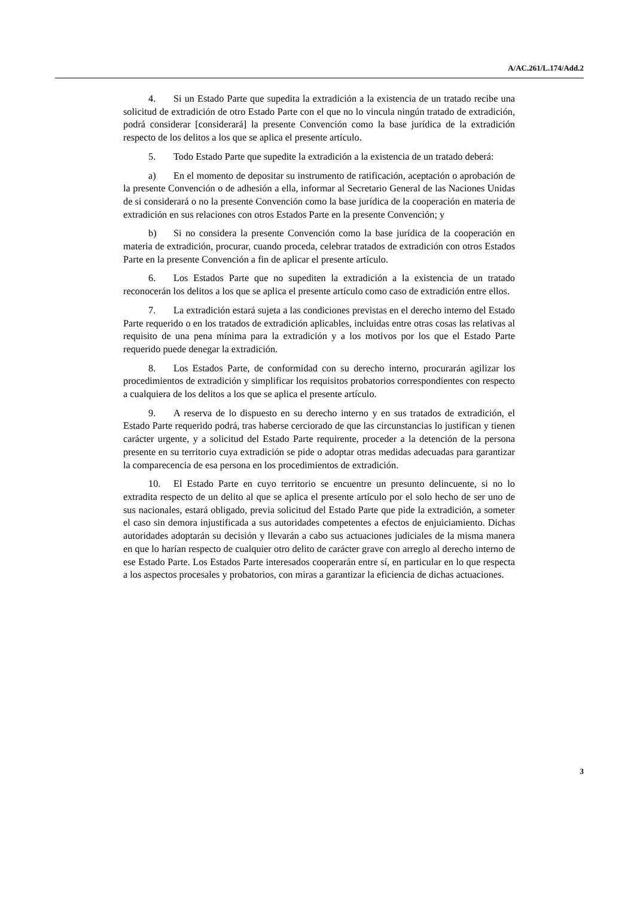A/AC.261/L.174/Add.2
4. Si un Estado Parte que supedita la extradición a la existencia de un tratado recibe una solicitud de extradición de otro Estado Parte con el que no lo vincula ningún tratado de extradición, podrá considerar [considerará] la presente Convención como la base jurídica de la extradición respecto de los delitos a los que se aplica el presente artículo.
5. Todo Estado Parte que supedite la extradición a la existencia de un tratado deberá:
a) En el momento de depositar su instrumento de ratificación, aceptación o aprobación de la presente Convención o de adhesión a ella, informar al Secretario General de las Naciones Unidas de si considerará o no la presente Convención como la base jurídica de la cooperación en materia de extradición en sus relaciones con otros Estados Parte en la presente Convención; y
b) Si no considera la presente Convención como la base jurídica de la cooperación en materia de extradición, procurar, cuando proceda, celebrar tratados de extradición con otros Estados Parte en la presente Convención a fin de aplicar el presente artículo.
6. Los Estados Parte que no supediten la extradición a la existencia de un tratado reconocerán los delitos a los que se aplica el presente artículo como caso de extradición entre ellos.
7. La extradición estará sujeta a las condiciones previstas en el derecho interno del Estado Parte requerido o en los tratados de extradición aplicables, incluidas entre otras cosas las relativas al requisito de una pena mínima para la extradición y a los motivos por los que el Estado Parte requerido puede denegar la extradición.
8. Los Estados Parte, de conformidad con su derecho interno, procurarán agilizar los procedimientos de extradición y simplificar los requisitos probatorios correspondientes con respecto a cualquiera de los delitos a los que se aplica el presente artículo.
9. A reserva de lo dispuesto en su derecho interno y en sus tratados de extradición, el Estado Parte requerido podrá, tras haberse cerciorado de que las circunstancias lo justifican y tienen carácter urgente, y a solicitud del Estado Parte requirente, proceder a la detención de la persona presente en su territorio cuya extradición se pide o adoptar otras medidas adecuadas para garantizar la comparecencia de esa persona en los procedimientos de extradición.
10. El Estado Parte en cuyo territorio se encuentre un presunto delincuente, si no lo extradita respecto de un delito al que se aplica el presente artículo por el solo hecho de ser uno de sus nacionales, estará obligado, previa solicitud del Estado Parte que pide la extradición, a someter el caso sin demora injustificada a sus autoridades competentes a efectos de enjuiciamiento. Dichas autoridades adoptarán su decisión y llevarán a cabo sus actuaciones judiciales de la misma manera en que lo harían respecto de cualquier otro delito de carácter grave con arreglo al derecho interno de ese Estado Parte. Los Estados Parte interesados cooperarán entre sí, en particular en lo que respecta a los aspectos procesales y probatorios, con miras a garantizar la eficiencia de dichas actuaciones.
3